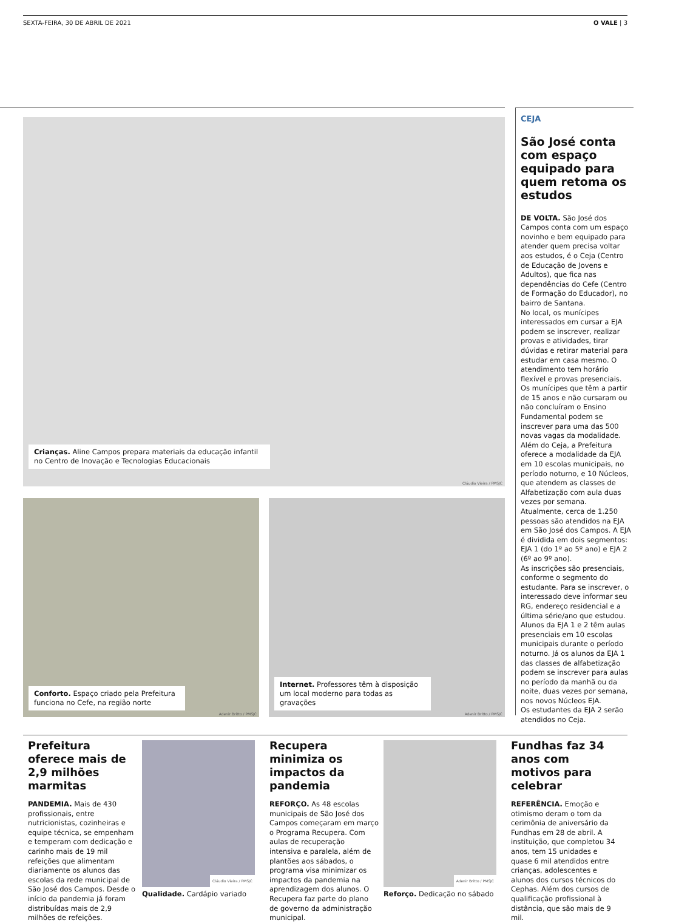SEXTA-FEIRA, 30 DE ABRIL DE 2021 O VALE | 3
Crianças. Aline Campos prepara materiais da educação infantil no Centro de Inovação e Tecnologias Educacionais
Cláudio Vieira / PMSJC
Conforto. Espaço criado pela Prefeitura funciona no Cefe, na região norte
Adenir Britto / PMSJC
Internet. Professores têm à disposição um local moderno para todas as gravações
Adenir Britto / PMSJC
CEJA
São José conta com espaço equipado para quem retoma os estudos
DE VOLTA. São José dos Campos conta com um espaço novinho e bem equipado para atender quem precisa voltar aos estudos, é o Ceja (Centro de Educação de Jovens e Adultos), que fica nas dependências do Cefe (Centro de Formação do Educador), no bairro de Santana.
No local, os munícipes interessados em cursar a EJA podem se inscrever, realizar provas e atividades, tirar dúvidas e retirar material para estudar em casa mesmo. O atendimento tem horário flexível e provas presenciais.
Os munícipes que têm a partir de 15 anos e não cursaram ou não concluíram o Ensino Fundamental podem se inscrever para uma das 500 novas vagas da modalidade.
Além do Ceja, a Prefeitura oferece a modalidade da EJA em 10 escolas municipais, no período noturno, e 10 Núcleos, que atendem as classes de Alfabetização com aula duas vezes por semana.
Atualmente, cerca de 1.250 pessoas são atendidos na EJA em São José dos Campos. A EJA é dividida em dois segmentos: EJA 1 (do 1º ao 5º ano) e EJA 2 (6º ao 9º ano).
As inscrições são presenciais, conforme o segmento do estudante. Para se inscrever, o interessado deve informar seu RG, endereço residencial e a última série/ano que estudou.
Alunos da EJA 1 e 2 têm aulas presenciais em 10 escolas municipais durante o período noturno. Já os alunos da EJA 1 das classes de alfabetização podem se inscrever para aulas no período da manhã ou da noite, duas vezes por semana, nos novos Núcleos EJA.
Os estudantes da EJA 2 serão atendidos no Ceja.
Prefeitura oferece mais de 2,9 milhões marmitas
PANDEMIA. Mais de 430 profissionais, entre nutricionistas, cozinheiras e equipe técnica, se empenham e temperam com dedicação e carinho mais de 19 mil refeições que alimentam diariamente os alunos das escolas da rede municipal de São José dos Campos. Desde o início da pandemia já foram distribuídas mais de 2,9 milhões de refeições.
Cláudio Vieira / PMSJC
Qualidade. Cardápio variado
Recupera minimiza os impactos da pandemia
REFORÇO. As 48 escolas municipais de São José dos Campos começaram em março o Programa Recupera. Com aulas de recuperação intensiva e paralela, além de plantões aos sábados, o programa visa minimizar os impactos da pandemia na aprendizagem dos alunos. O Recupera faz parte do plano de governo da administração municipal.
Adenir Britto / PMSJC
Reforço. Dedicação no sábado
Fundhas faz 34 anos com motivos para celebrar
REFERÊNCIA. Emoção e otimismo deram o tom da cerimônia de aniversário da Fundhas em 28 de abril. A instituição, que completou 34 anos, tem 15 unidades e quase 6 mil atendidos entre crianças, adolescentes e alunos dos cursos técnicos do Cephas. Além dos cursos de qualificação profissional à distância, que são mais de 9 mil.